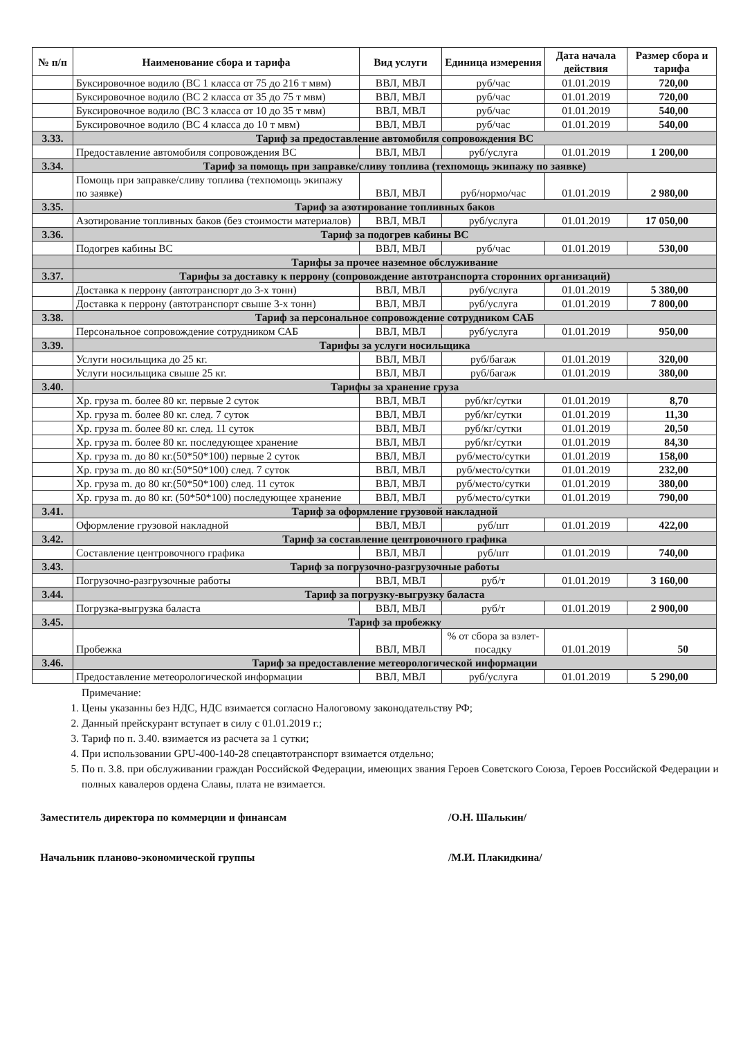| № п/п | Наименование сбора и тарифа | Вид услуги | Единица измерения | Дата начала действия | Размер сбора и тарифа |
| --- | --- | --- | --- | --- | --- |
| | Буксировочное водило (ВС 1 класса от 75 до 216 т мвм) | ВВЛ, МВЛ | руб/час | 01.01.2019 | 720,00 |
| | Буксировочное водило (ВС 2 класса от 35 до 75 т мвм) | ВВЛ, МВЛ | руб/час | 01.01.2019 | 720,00 |
| | Буксировочное водило (ВС 3 класса от 10 до 35 т мвм) | ВВЛ, МВЛ | руб/час | 01.01.2019 | 540,00 |
| | Буксировочное водило (ВС 4 класса до 10 т мвм) | ВВЛ, МВЛ | руб/час | 01.01.2019 | 540,00 |
| 3.33. | Тариф за предоставление автомобиля сопровождения ВС | | | | |
| | Предоставление автомобиля сопровождения ВС | ВВЛ, МВЛ | руб/услуга | 01.01.2019 | 1 200,00 |
| 3.34. | Тариф за помощь при заправке/сливу топлива (техпомощь экипажу по заявке) | | | | |
| | Помощь при заправке/сливу топлива (техпомощь экипажу по заявке) | ВВЛ, МВЛ | руб/нормо/час | 01.01.2019 | 2 980,00 |
| 3.35. | Тариф за азотирование топливных баков | | | | |
| | Азотирование топливных баков (без стоимости материалов) | ВВЛ, МВЛ | руб/услуга | 01.01.2019 | 17 050,00 |
| 3.36. | Тариф за подогрев кабины ВС | | | | |
| | Подогрев кабины ВС | ВВЛ, МВЛ | руб/час | 01.01.2019 | 530,00 |
| | Тарифы за прочее наземное обслуживание | | | | |
| 3.37. | Тарифы за доставку к перрону (сопровождение автотранспорта сторонних организаций) | | | | |
| | Доставка к перрону (автотранспорт до 3-х тонн) | ВВЛ, МВЛ | руб/услуга | 01.01.2019 | 5 380,00 |
| | Доставка к перрону (автотранспорт свыше 3-х тонн) | ВВЛ, МВЛ | руб/услуга | 01.01.2019 | 7 800,00 |
| 3.38. | Тариф за персональное сопровождение сотрудником САБ | | | | |
| | Персональное сопровождение сотрудником САБ | ВВЛ, МВЛ | руб/услуга | 01.01.2019 | 950,00 |
| 3.39. | Тарифы за услуги носильщика | | | | |
| | Услуги носильщика до 25 кг. | ВВЛ, МВЛ | руб/багаж | 01.01.2019 | 320,00 |
| | Услуги носильщика свыше 25 кг. | ВВЛ, МВЛ | руб/багаж | 01.01.2019 | 380,00 |
| 3.40. | Тарифы за хранение груза | | | | |
| | Хр. груза m. более 80 кг. первые 2 суток | ВВЛ, МВЛ | руб/кг/сутки | 01.01.2019 | 8,70 |
| | Хр. груза m. более 80 кг. след. 7 суток | ВВЛ, МВЛ | руб/кг/сутки | 01.01.2019 | 11,30 |
| | Хр. груза m. более 80 кг. след. 11 суток | ВВЛ, МВЛ | руб/кг/сутки | 01.01.2019 | 20,50 |
| | Хр. груза m. более 80 кг. последующее хранение | ВВЛ, МВЛ | руб/кг/сутки | 01.01.2019 | 84,30 |
| | Хр. груза m. до 80 кг.(50*50*100) первые 2 суток | ВВЛ, МВЛ | руб/место/сутки | 01.01.2019 | 158,00 |
| | Хр. груза m. до 80 кг.(50*50*100) след. 7 суток | ВВЛ, МВЛ | руб/место/сутки | 01.01.2019 | 232,00 |
| | Хр. груза m. до 80 кг.(50*50*100) след. 11 суток | ВВЛ, МВЛ | руб/место/сутки | 01.01.2019 | 380,00 |
| | Хр. груза m. до 80 кг. (50*50*100) последующее хранение | ВВЛ, МВЛ | руб/место/сутки | 01.01.2019 | 790,00 |
| 3.41. | Тариф за оформление грузовой накладной | | | | |
| | Оформление грузовой накладной | ВВЛ, МВЛ | руб/шт | 01.01.2019 | 422,00 |
| 3.42. | Тариф за составление центровочного графика | | | | |
| | Составление центровочного графика | ВВЛ, МВЛ | руб/шт | 01.01.2019 | 740,00 |
| 3.43. | Тариф за погрузочно-разгрузочные работы | | | | |
| | Погрузочно-разгрузочные работы | ВВЛ, МВЛ | руб/т | 01.01.2019 | 3 160,00 |
| 3.44. | Тариф за погрузку-выгрузку баласта | | | | |
| | Погрузка-выгрузка баласта | ВВЛ, МВЛ | руб/т | 01.01.2019 | 2 900,00 |
| 3.45. | Тариф за пробежку | | | | |
| | Пробежка | ВВЛ, МВЛ | % от сбора за взлет-посадку | 01.01.2019 | 50 |
| 3.46. | Тариф за предоставление метеорологической информации | | | | |
| | Предоставление метеорологической информации | ВВЛ, МВЛ | руб/услуга | 01.01.2019 | 5 290,00 |
Примечание:
1. Цены указанны без НДС, НДС взимается согласно Налоговому законодательству РФ;
2. Данный прейскурант вступает в силу с 01.01.2019 г.;
3. Тариф по п. 3.40. взимается из расчета за 1 сутки;
4. При использовании GPU-400-140-28 спецавтотранспорт взимается отдельно;
5. По п. 3.8. при обслуживании граждан Российской Федерации, имеющих звания Героев Советского Союза, Героев Российской Федерации и полных кавалеров ордена Славы, плата не взимается.
Заместитель директора по коммерции и финансам /О.Н. Шалькин/
Начальник планово-экономической группы /М.И. Плакидкина/